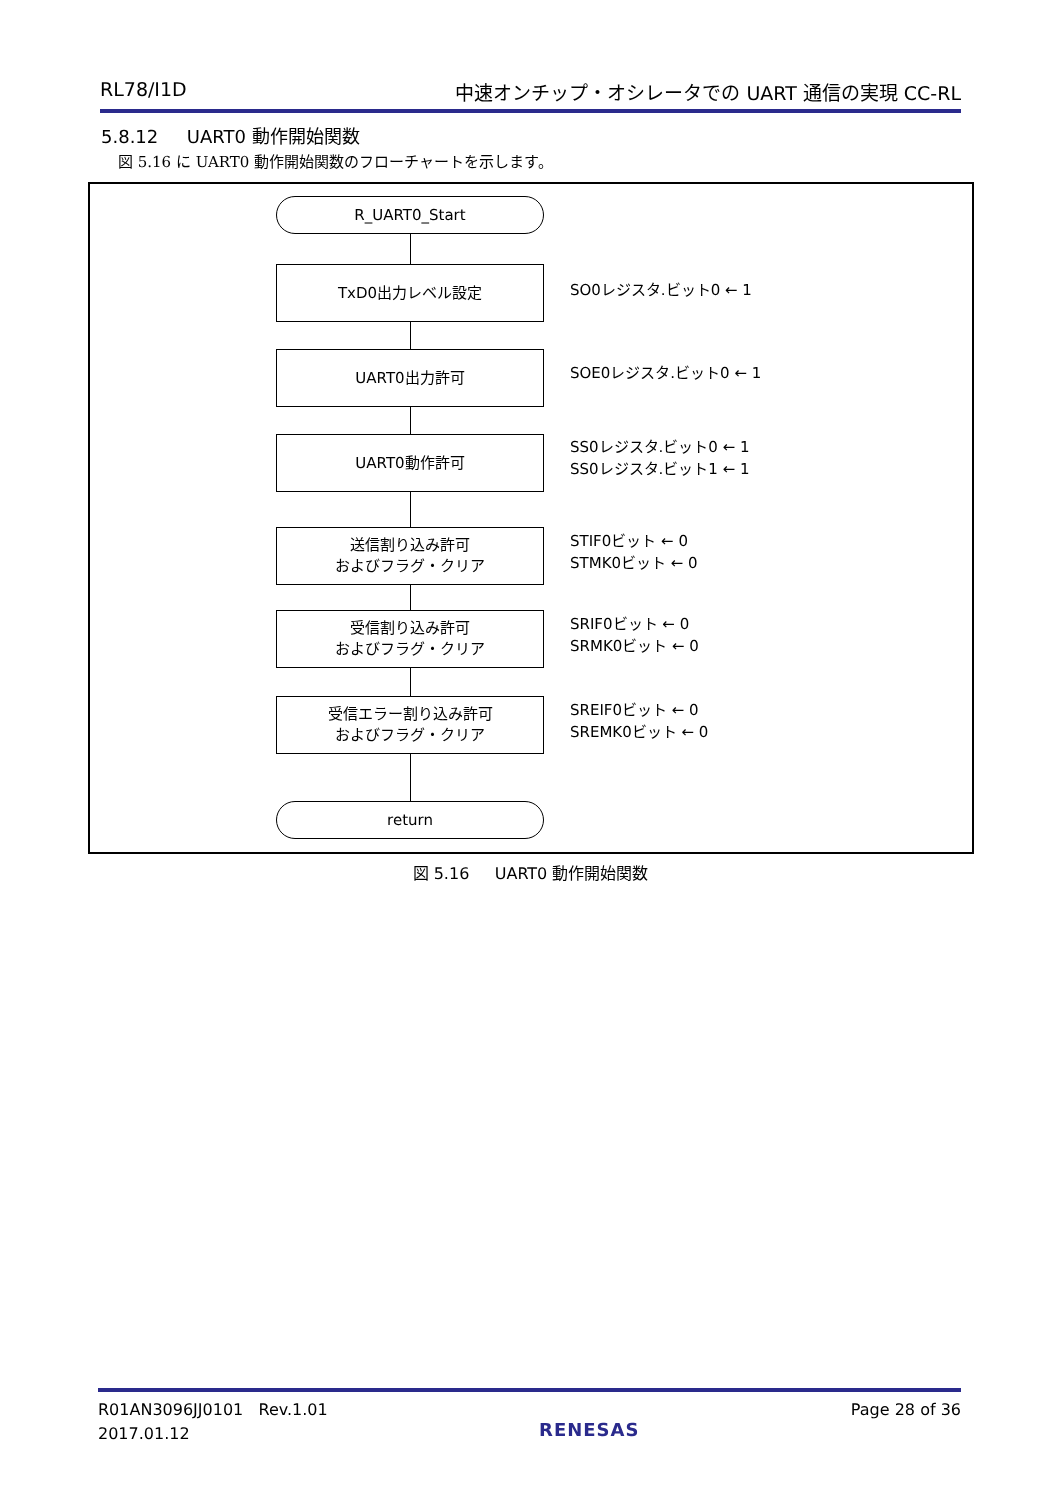RL78/I1D 中速オンチップ・オシレータでの UART 通信の実現 CC-RL
5.8.12 UART0 動作開始関数
図 5.16 に UART0 動作開始関数のフローチャートを示します。
R_UART0_Start
TxD0出力レベル設定
SO0レジスタ.ビット0 ← 1
UART0出力許可
SOE0レジスタ.ビット0 ← 1
UART0動作許可
SS0レジスタ.ビット0 ← 1
SS0レジスタ.ビット1 ← 1
送信割り込み許可
およびフラグ・クリア
STIF0ビット ← 0
STMK0ビット ← 0
受信割り込み許可
およびフラグ・クリア
SRIF0ビット ← 0
SRMK0ビット ← 0
受信エラー割り込み許可
およびフラグ・クリア
SREIF0ビット ← 0
SREMK0ビット ← 0
return
図 5.16 UART0 動作開始関数
R01AN3096JJ0101 Rev.1.01
2017.01.12
RENESAS
Page 28 of 36